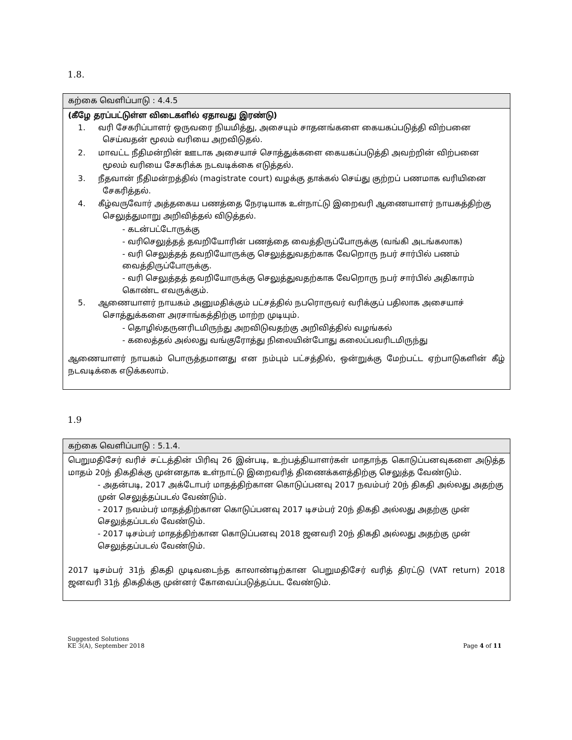1.8.
| கற்கை வெளிப்பாடு : 4.4.5 |
| (கீழே தரப்பட்டுள்ள விடைகளில் ஏதாவது இரண்டு) 1. வரி சேகரிப்பாளர் ஒருவரை நியமித்து, அசையும் சாதனங்களை கையகப்படுத்தி விற்பனை செய்வதன் மூலம் வரியை அறவிடுதல். 2. மாவட்ட நீதிமன்றின் ஊடாக அசையாச் சொத்துக்களை கையகப்படுத்தி அவற்றின் விற்பனை மூலம் வரியை சேகரிக்க நடவடிக்கை எடுத்தல். 3. நீதவான் நீதிமன்றத்தில் (magistrate court) வழக்கு தாக்கல் செய்து குற்றப் பணமாக வரியினை சேகரித்தல். 4. கீழ்வருவோர் அத்தகைய பணத்தை நேரடியாக உள்நாட்டு இறைவரி ஆணையாளர் நாயகத்திற்கு செலுத்துமாறு அறிவித்தல் விடுத்தல். - கடன்பட்டோருக்கு - வரிசெலுத்தத் தவறியோரின் பணத்தை வைத்திருப்போருக்கு (வங்கி அடங்கலாக) - வரி செலுத்தத் தவறியோருக்கு செலுத்துவதற்காக வேறொரு நபர் சார்பில் பணம் வைத்திருப்போருக்கு. - வரி செலுத்தத் தவறியோருக்கு செலுத்துவதற்காக வேறொரு நபர் சார்பில் அதிகாரம் கொண்ட எவருக்கும். 5. ஆணையாளர் நாயகம் அனுமதிக்கும் பட்சத்தில் நபரொருவர் வரிக்குப் பதிலாக அசையாச் சொத்துக்களை அரசாங்கத்திற்கு மாற்ற முடியும். - தொழில்தருனரிடமிருந்து அறவிடுவதற்கு அறிவித்தில் வழங்கல் - கலைத்தல் அல்லது வங்குரோத்து நிலையின்போது கலைப்பவரிடமிருந்து ஆணையாளர் நாயகம் பொருத்தமானது என நம்பும் பட்சத்தில், ஒன்றுக்கு மேற்பட்ட ஏற்பாடுகளின் கீழ் நடவடிக்கை எடுக்கலாம். |
1.9
| கற்கை வெளிப்பாடு : 5.1.4. |
| பெறுமதிசேர் வரிச் சட்டத்தின் பிரிவு 26 இன்படி, உற்பத்தியாளர்கள் மாதாந்த கொடுப்பனவுகளை அடுத்த மாதம் 20ந் திகதிக்கு முன்னதாக உள்நாட்டு இறைவரித் திணைக்களத்திற்கு செலுத்த வேண்டும். - அதன்படி, 2017 அக்டோபர் மாதத்திற்கான கொடுப்பனவு 2017 நவம்பர் 20ந் திகதி அல்லது அதற்கு முன் செலுத்தப்படல் வேண்டும். - 2017 நவம்பர் மாதத்திற்கான கொடுப்பனவு 2017 டிசம்பர் 20ந் திகதி அல்லது அதற்கு முன் செலுத்தப்படல் வேண்டும். - 2017 டிசம்பர் மாதத்திற்கான கொடுப்பனவு 2018 ஜனவரி 20ந் திகதி அல்லது அதற்கு முன் செலுத்தப்படல் வேண்டும். 2017 டிசம்பர் 31ந் திகதி முடிவடைந்த காலாண்டிற்கான பெறுமதிசேர் வரித் திரட்டு (VAT return) 2018 ஜனவரி 31ந் திகதிக்கு முன்னர் கோவைப்படுத்தப்பட வேண்டும். |
Suggested Solutions
KE 3(A), September 2018
Page 4 of 11